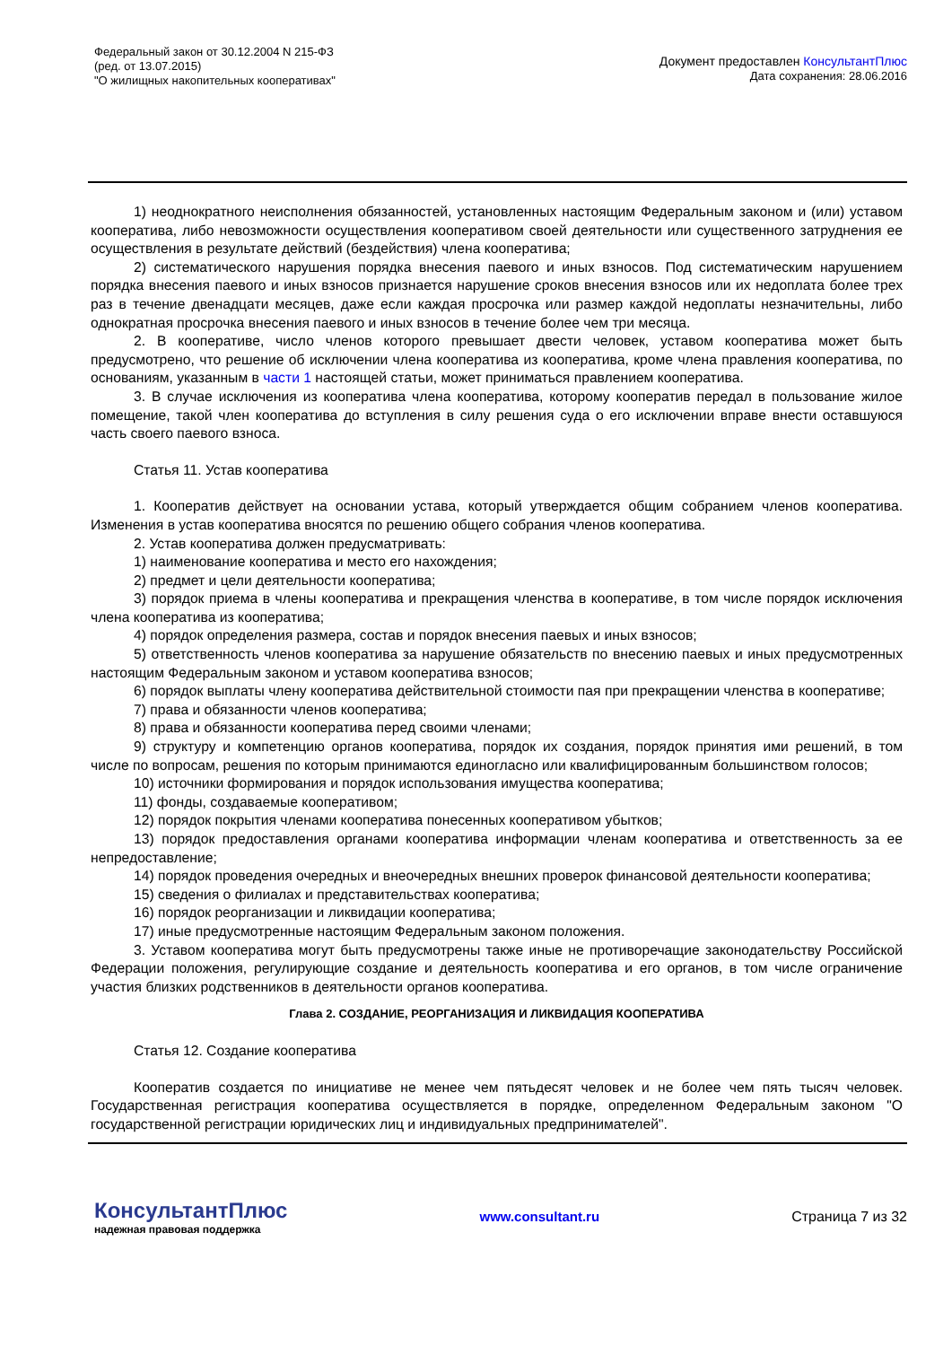Федеральный закон от 30.12.2004 N 215-ФЗ
(ред. от 13.07.2015)
"О жилищных накопительных кооперативах"
Документ предоставлен КонсультантПлюс
Дата сохранения: 28.06.2016
1) неоднократного неисполнения обязанностей, установленных настоящим Федеральным законом и (или) уставом кооператива, либо невозможности осуществления кооперативом своей деятельности или существенного затруднения ее осуществления в результате действий (бездействия) члена кооператива;
2) систематического нарушения порядка внесения паевого и иных взносов. Под систематическим нарушением порядка внесения паевого и иных взносов признается нарушение сроков внесения взносов или их недоплата более трех раз в течение двенадцати месяцев, даже если каждая просрочка или размер каждой недоплаты незначительны, либо однократная просрочка внесения паевого и иных взносов в течение более чем три месяца.
2. В кооперативе, число членов которого превышает двести человек, уставом кооператива может быть предусмотрено, что решение об исключении члена кооператива из кооператива, кроме члена правления кооператива, по основаниям, указанным в части 1 настоящей статьи, может приниматься правлением кооператива.
3. В случае исключения из кооператива члена кооператива, которому кооператив передал в пользование жилое помещение, такой член кооператива до вступления в силу решения суда о его исключении вправе внести оставшуюся часть своего паевого взноса.
Статья 11. Устав кооператива
1. Кооператив действует на основании устава, который утверждается общим собранием членов кооператива. Изменения в устав кооператива вносятся по решению общего собрания членов кооператива.
2. Устав кооператива должен предусматривать:
1) наименование кооператива и место его нахождения;
2) предмет и цели деятельности кооператива;
3) порядок приема в члены кооператива и прекращения членства в кооперативе, в том числе порядок исключения члена кооператива из кооператива;
4) порядок определения размера, состав и порядок внесения паевых и иных взносов;
5) ответственность членов кооператива за нарушение обязательств по внесению паевых и иных предусмотренных настоящим Федеральным законом и уставом кооператива взносов;
6) порядок выплаты члену кооператива действительной стоимости пая при прекращении членства в кооперативе;
7) права и обязанности членов кооператива;
8) права и обязанности кооператива перед своими членами;
9) структуру и компетенцию органов кооператива, порядок их создания, порядок принятия ими решений, в том числе по вопросам, решения по которым принимаются единогласно или квалифицированным большинством голосов;
10) источники формирования и порядок использования имущества кооператива;
11) фонды, создаваемые кооперативом;
12) порядок покрытия членами кооператива понесенных кооперативом убытков;
13) порядок предоставления органами кооператива информации членам кооператива и ответственность за ее непредоставление;
14) порядок проведения очередных и внеочередных внешних проверок финансовой деятельности кооператива;
15) сведения о филиалах и представительствах кооператива;
16) порядок реорганизации и ликвидации кооператива;
17) иные предусмотренные настоящим Федеральным законом положения.
3. Уставом кооператива могут быть предусмотрены также иные не противоречащие законодательству Российской Федерации положения, регулирующие создание и деятельность кооператива и его органов, в том числе ограничение участия близких родственников в деятельности органов кооператива.
Глава 2. СОЗДАНИЕ, РЕОРГАНИЗАЦИЯ И ЛИКВИДАЦИЯ КООПЕРАТИВА
Статья 12. Создание кооператива
Кооператив создается по инициативе не менее чем пятьдесят человек и не более чем пять тысяч человек. Государственная регистрация кооператива осуществляется в порядке, определенном Федеральным законом "О государственной регистрации юридических лиц и индивидуальных предпринимателей".
КонсультантПлюс
надежная правовая поддержка
www.consultant.ru Страница 7 из 32